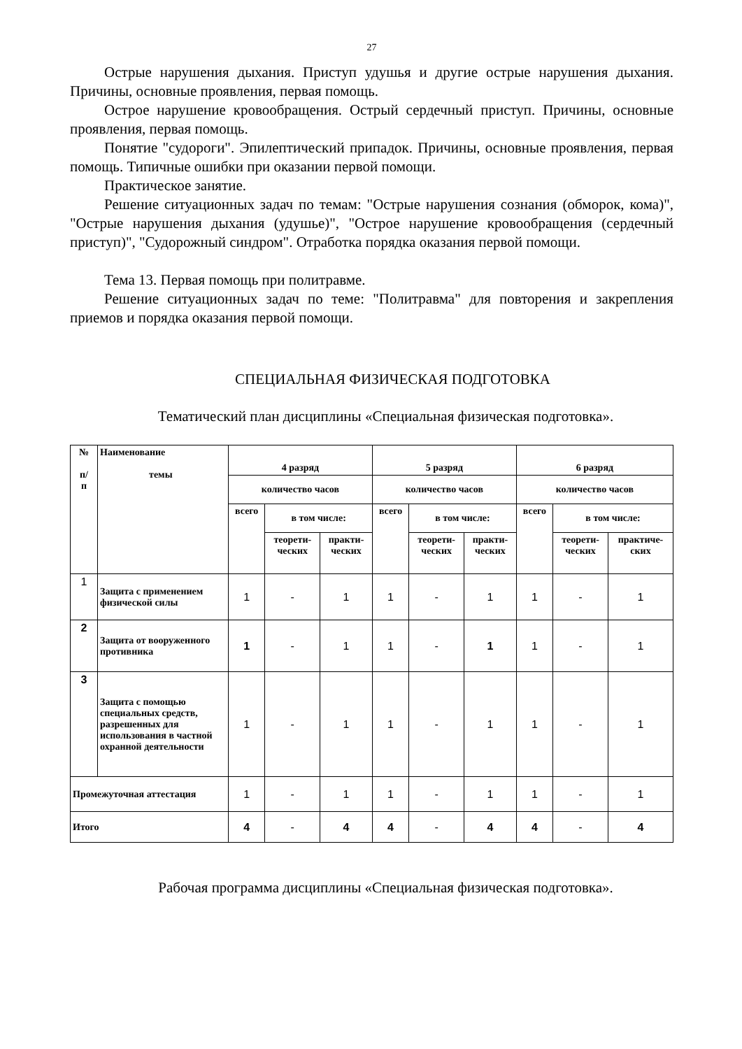27
Острые нарушения дыхания. Приступ удушья и другие острые нарушения дыхания. Причины, основные проявления, первая помощь.
Острое нарушение кровообращения. Острый сердечный приступ. Причины, основные проявления, первая помощь.
Понятие "судороги". Эпилептический припадок. Причины, основные проявления, первая помощь. Типичные ошибки при оказании первой помощи.
Практическое занятие.
Решение ситуационных задач по темам: "Острые нарушения сознания (обморок, кома)", "Острые нарушения дыхания (удушье)", "Острое нарушение кровообращения (сердечный приступ)", "Судорожный синдром". Отработка порядка оказания первой помощи.
Тема 13. Первая помощь при политравме.
Решение ситуационных задач по теме: "Политравма" для повторения и закрепления приемов и порядка оказания первой помощи.
СПЕЦИАЛЬНАЯ ФИЗИЧЕСКАЯ ПОДГОТОВКА
Тематический план дисциплины «Специальная физическая подготовка».
| № п/ п | Наименование темы | 4 разряд | | | 5 разряд | | | 6 разряд | | |
| --- | --- | --- | --- | --- | --- | --- | --- | --- | --- | --- |
| | | количество часов | | | количество часов | | | количество часов | | |
| | | всего | в том числе: | | всего | в том числе: | | всего | в том числе: | |
| | | | теорети- ческих | практи- ческих | | теорети- ческих | практи- ческих | | теорети- ческих | практиче- ских |
| 1 | Защита с применением физической силы | 1 | - | 1 | 1 | - | 1 | 1 | - | 1 |
| 2 | Защита от вооруженного противника | 1 | - | 1 | 1 | - | 1 | 1 | - | 1 |
| 3 | Защита с помощью специальных средств, разрешенных для использования в частной охранной деятельности | 1 | - | 1 | 1 | - | 1 | 1 | - | 1 |
| Промежуточная аттестация | | 1 | - | 1 | 1 | - | 1 | 1 | - | 1 |
| Итого | | 4 | - | 4 | 4 | - | 4 | 4 | - | 4 |
Рабочая программа дисциплины «Специальная физическая подготовка».